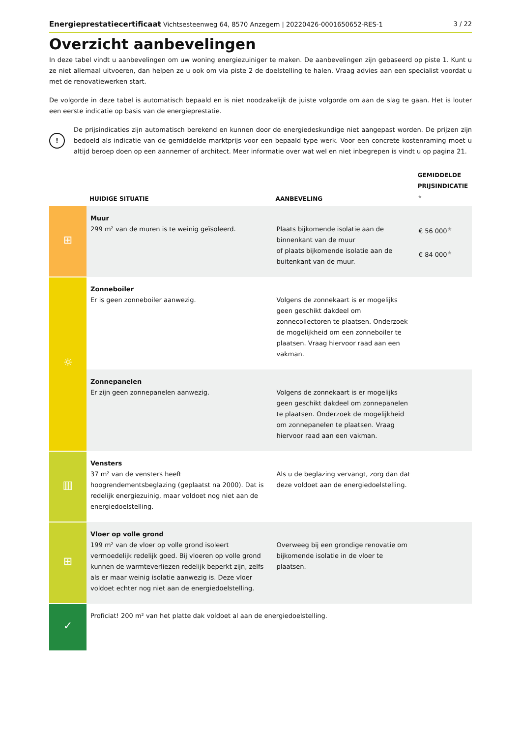Energieprestatiecertificaat Vichtsesteenweg 64, 8570 Anzegem | 20220426-0001650652-RES-1 3 / 22
Overzicht aanbevelingen
In deze tabel vindt u aanbevelingen om uw woning energiezuiniger te maken. De aanbevelingen zijn gebaseerd op piste 1. Kunt u ze niet allemaal uitvoeren, dan helpen ze u ook om via piste 2 de doelstelling te halen. Vraag advies aan een specialist voordat u met de renovatiewerken start.
De volgorde in deze tabel is automatisch bepaald en is niet noodzakelijk de juiste volgorde om aan de slag te gaan. Het is louter een eerste indicatie op basis van de energieprestatie.
!
De prijsindicaties zijn automatisch berekend en kunnen door de energiedeskundige niet aangepast worden. De prijzen zijn bedoeld als indicatie van de gemiddelde marktprijs voor een bepaald type werk. Voor een concrete kostenraming moet u altijd beroep doen op een aannemer of architect. Meer informatie over wat wel en niet inbegrepen is vindt u op pagina 21.
| | HUIDIGE SITUATIE | AANBEVELING | GEMIDDELDE PRIJSINDICATIE <sup>★</sup> |
| --- | --- | --- | --- |
| ⊞ | Muur 299 m² van de muren is te weinig geïsoleerd. | Plaats bijkomende isolatie aan de binnenkant van de muur of plaats bijkomende isolatie aan de buitenkant van de muur. | € 56 000<sup>★</sup> € 84 000<sup>★</sup> |
| ☼ | Zonneboiler Er is geen zonneboiler aanwezig. | Volgens de zonnekaart is er mogelijks geen geschikt dakdeel om zonnecollectoren te plaatsen. Onderzoek de mogelijkheid om een zonneboiler te plaatsen. Vraag hiervoor raad aan een vakman. | |
| | Zonnepanelen Er zijn geen zonnepanelen aanwezig. | Volgens de zonnekaart is er mogelijks geen geschikt dakdeel om zonnepanelen te plaatsen. Onderzoek de mogelijkheid om zonnepanelen te plaatsen. Vraag hiervoor raad aan een vakman. | |
| ▥ | Vensters 37 m² van de vensters heeft hoogrendementsbeglazing (geplaatst na 2000). Dat is redelijk energiezuinig, maar voldoet nog niet aan de energiedoelstelling. | Als u de beglazing vervangt, zorg dan dat deze voldoet aan de energiedoelstelling. | |
| ⊞ | Vloer op volle grond 199 m² van de vloer op volle grond isoleert vermoedelijk redelijk goed. Bij vloeren op volle grond kunnen de warmteverliezen redelijk beperkt zijn, zelfs als er maar weinig isolatie aanwezig is. Deze vloer voldoet echter nog niet aan de energiedoelstelling. | Overweeg bij een grondige renovatie om bijkomende isolatie in de vloer te plaatsen. | |
| ✓ | Proficiat! 200 m² van het platte dak voldoet al aan de energiedoelstelling. | | |